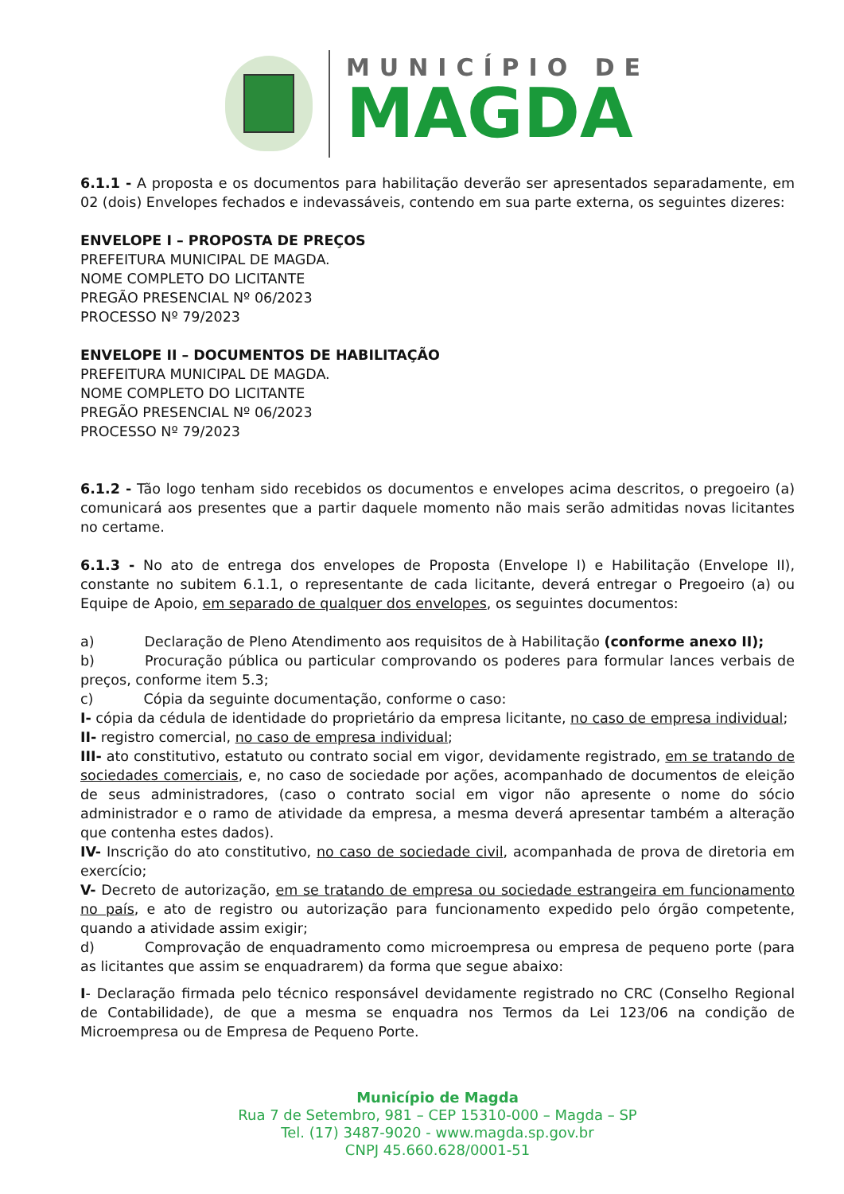MUNICÍPIO DE
MAGDA
6.1.1 - A proposta e os documentos para habilitação deverão ser apresentados separadamente, em 02 (dois) Envelopes fechados e indevassáveis, contendo em sua parte externa, os seguintes dizeres:
ENVELOPE I – PROPOSTA DE PREÇOS
PREFEITURA MUNICIPAL DE MAGDA.
NOME COMPLETO DO LICITANTE
PREGÃO PRESENCIAL Nº 06/2023
PROCESSO Nº 79/2023
ENVELOPE II – DOCUMENTOS DE HABILITAÇÃO
PREFEITURA MUNICIPAL DE MAGDA.
NOME COMPLETO DO LICITANTE
PREGÃO PRESENCIAL Nº 06/2023
PROCESSO Nº 79/2023
6.1.2 - Tão logo tenham sido recebidos os documentos e envelopes acima descritos, o pregoeiro (a) comunicará aos presentes que a partir daquele momento não mais serão admitidas novas licitantes no certame.
6.1.3 - No ato de entrega dos envelopes de Proposta (Envelope I) e Habilitação (Envelope II), constante no subitem 6.1.1, o representante de cada licitante, deverá entregar o Pregoeiro (a) ou Equipe de Apoio, em separado de qualquer dos envelopes, os seguintes documentos:
a) Declaração de Pleno Atendimento aos requisitos de à Habilitação (conforme anexo II);
b) Procuração pública ou particular comprovando os poderes para formular lances verbais de preços, conforme item 5.3;
c) Cópia da seguinte documentação, conforme o caso:
I- cópia da cédula de identidade do proprietário da empresa licitante, no caso de empresa individual;
II- registro comercial, no caso de empresa individual;
III- ato constitutivo, estatuto ou contrato social em vigor, devidamente registrado, em se tratando de sociedades comerciais, e, no caso de sociedade por ações, acompanhado de documentos de eleição de seus administradores, (caso o contrato social em vigor não apresente o nome do sócio administrador e o ramo de atividade da empresa, a mesma deverá apresentar também a alteração que contenha estes dados).
IV- Inscrição do ato constitutivo, no caso de sociedade civil, acompanhada de prova de diretoria em exercício;
V- Decreto de autorização, em se tratando de empresa ou sociedade estrangeira em funcionamento no país, e ato de registro ou autorização para funcionamento expedido pelo órgão competente, quando a atividade assim exigir;
d) Comprovação de enquadramento como microempresa ou empresa de pequeno porte (para as licitantes que assim se enquadrarem) da forma que segue abaixo:
I- Declaração firmada pelo técnico responsável devidamente registrado no CRC (Conselho Regional de Contabilidade), de que a mesma se enquadra nos Termos da Lei 123/06 na condição de Microempresa ou de Empresa de Pequeno Porte.
Município de Magda
Rua 7 de Setembro, 981 – CEP 15310-000 – Magda – SP
Tel. (17) 3487-9020 - www.magda.sp.gov.br
CNPJ 45.660.628/0001-51